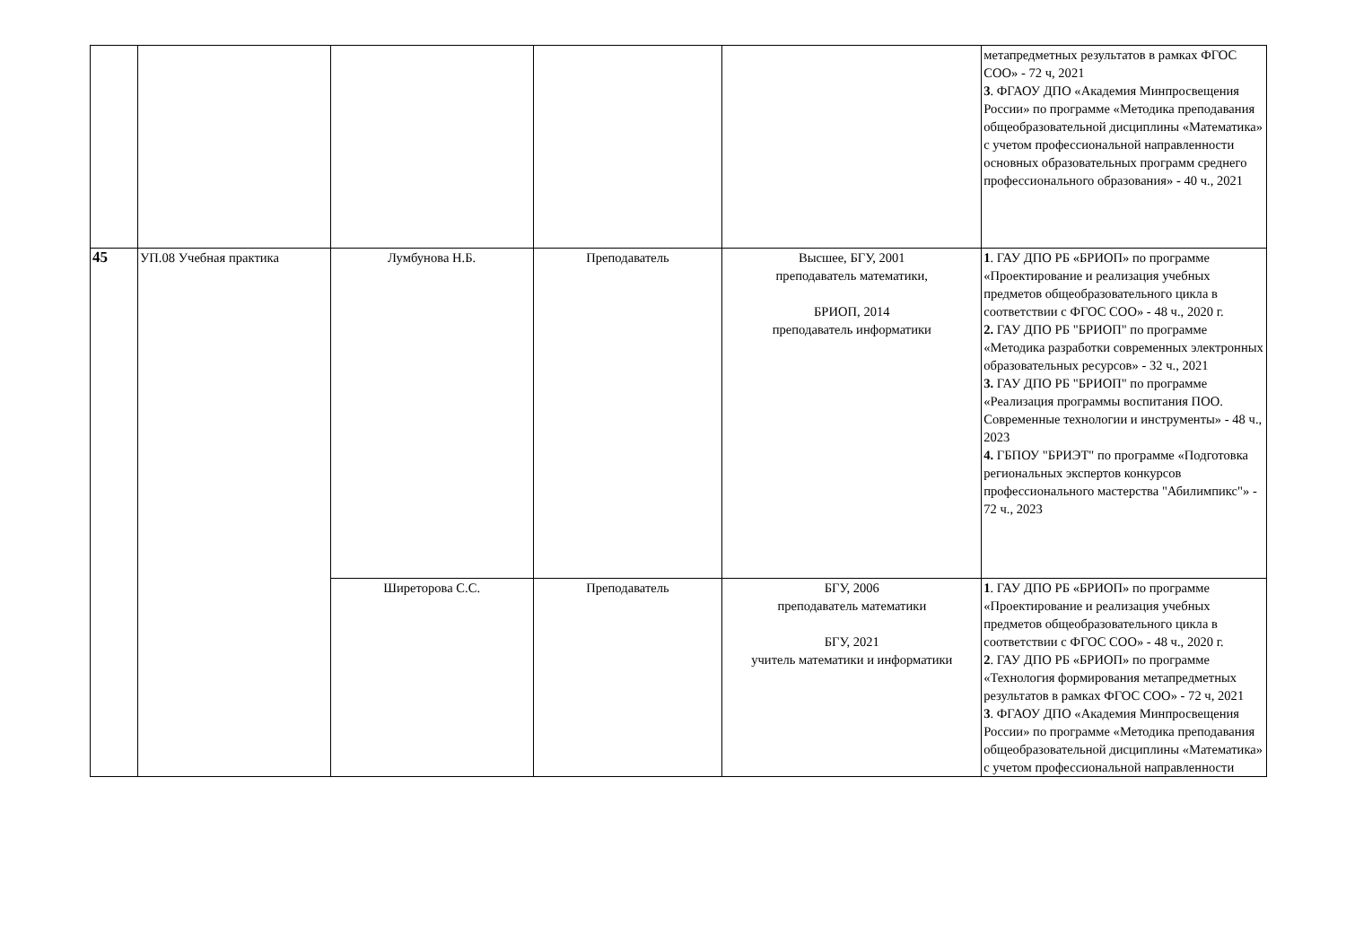| | | | | | метапредметных результатов в рамках ФГОС СОО» - 72 ч, 2021 3 . ФГАОУ ДПО «Академия Минпросвещения России» по программе «Методика преподавания общеобразовательной дисциплины «Математика» с учетом профессиональной направленности основных образовательных программ среднего профессионального образования» - 40 ч., 2021 |
| 45 | УП.08 Учебная практика | Лумбунова Н.Б. | Преподаватель | Высшее, БГУ, 2001 преподаватель математики, БРИОП, 2014 преподаватель информатики | 1 . ГАУ ДПО РБ «БРИОП» по программе «Проектирование и реализация учебных предметов общеобразовательного цикла в соответствии с ФГОС СОО» - 48 ч., 2020 г. 2. ГАУ ДПО РБ "БРИОП" по программе «Методика разработки современных электронных образовательных ресурсов» - 32 ч., 2021 3. ГАУ ДПО РБ "БРИОП" по программе «Реализация программы воспитания ПОО. Современные технологии и инструменты» - 48 ч., 2023 4. ГБПОУ "БРИЭТ" по программе «Подготовка региональных экспертов конкурсов профессионального мастерства "Абилимпикс"» - 72 ч., 2023 |
| | | Ширеторова С.С. | Преподаватель | БГУ, 2006 преподаватель математики БГУ, 2021 учитель математики и информатики | 1 . ГАУ ДПО РБ «БРИОП» по программе «Проектирование и реализация учебных предметов общеобразовательного цикла в соответствии с ФГОС СОО» - 48 ч., 2020 г. 2 . ГАУ ДПО РБ «БРИОП» по программе «Технология формирования метапредметных результатов в рамках ФГОС СОО» - 72 ч, 2021 3 . ФГАОУ ДПО «Академия Минпросвещения России» по программе «Методика преподавания общеобразовательной дисциплины «Математика» с учетом профессиональной направленности |